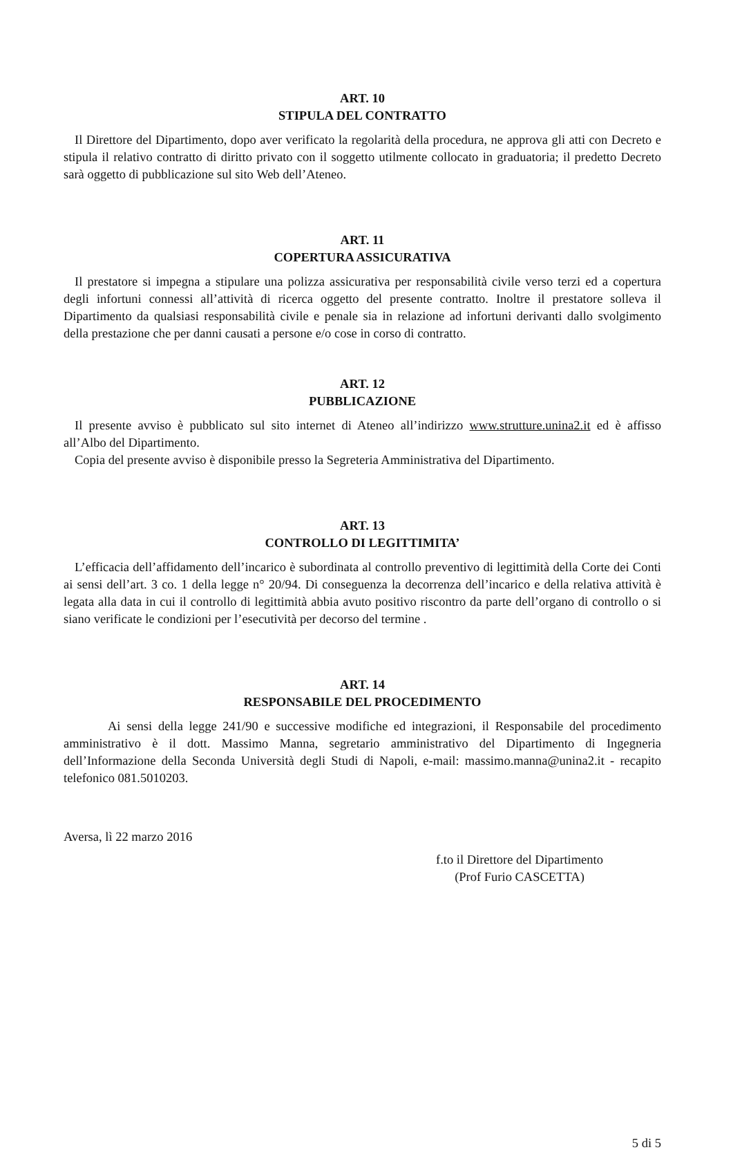ART. 10
STIPULA DEL CONTRATTO
Il Direttore del Dipartimento, dopo aver verificato la regolarità della procedura, ne approva gli atti con Decreto e stipula il relativo contratto di diritto privato con il soggetto utilmente collocato in graduatoria; il predetto Decreto sarà oggetto di pubblicazione sul sito Web dell’Ateneo.
ART. 11
COPERTURA ASSICURATIVA
Il prestatore si impegna a stipulare una polizza assicurativa per responsabilità civile verso terzi ed a copertura degli infortuni connessi all’attività di ricerca oggetto del presente contratto. Inoltre il prestatore solleva il Dipartimento da qualsiasi responsabilità civile e penale sia in relazione ad infortuni derivanti dallo svolgimento della prestazione che per danni causati a persone e/o cose in corso di contratto.
ART. 12
PUBBLICAZIONE
Il presente avviso è pubblicato sul sito internet di Ateneo all’indirizzo www.strutture.unina2.it ed è affisso all’Albo del Dipartimento.
Copia del presente avviso è disponibile presso la Segreteria Amministrativa del Dipartimento.
ART. 13
CONTROLLO DI LEGITTIMITA’
L’efficacia dell’affidamento dell’incarico è subordinata al controllo preventivo di legittimità della Corte dei Conti ai sensi dell’art. 3 co. 1 della legge n° 20/94. Di conseguenza la decorrenza dell’incarico e della relativa attività è legata alla data in cui il controllo di legittimità abbia avuto positivo riscontro da parte dell’organo di controllo o si siano verificate le condizioni per l’esecutività per decorso del termine .
ART. 14
RESPONSABILE DEL PROCEDIMENTO
Ai sensi della legge 241/90 e successive modifiche ed integrazioni, il Responsabile del procedimento amministrativo è il dott. Massimo Manna, segretario amministrativo del Dipartimento di Ingegneria dell’Informazione della Seconda Università degli Studi di Napoli, e-mail: massimo.manna@unina2.it - recapito telefonico 081.5010203.
Aversa, lì 22 marzo 2016
f.to il Direttore del Dipartimento
(Prof Furio CASCETTA)
5 di 5